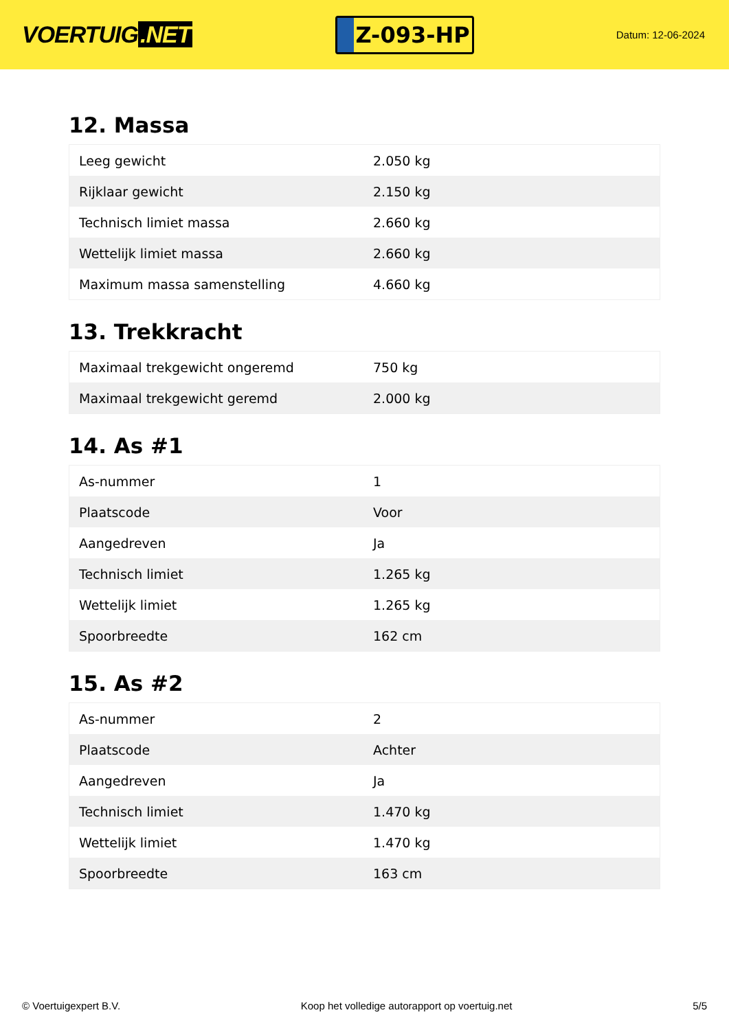VOERTUIG.NET
Z-093-HP
Datum: 12-06-2024
12. Massa
| Leeg gewicht | 2.050 kg |
| Rijklaar gewicht | 2.150 kg |
| Technisch limiet massa | 2.660 kg |
| Wettelijk limiet massa | 2.660 kg |
| Maximum massa samenstelling | 4.660 kg |
13. Trekkracht
| Maximaal trekgewicht ongeremd | 750 kg |
| Maximaal trekgewicht geremd | 2.000 kg |
14. As #1
| As-nummer | 1 |
| Plaatscode | Voor |
| Aangedreven | Ja |
| Technisch limiet | 1.265 kg |
| Wettelijk limiet | 1.265 kg |
| Spoorbreedte | 162 cm |
15. As #2
| As-nummer | 2 |
| Plaatscode | Achter |
| Aangedreven | Ja |
| Technisch limiet | 1.470 kg |
| Wettelijk limiet | 1.470 kg |
| Spoorbreedte | 163 cm |
© Voertuigexpert B.V. Koop het volledige autorapport op voertuig.net
5/5